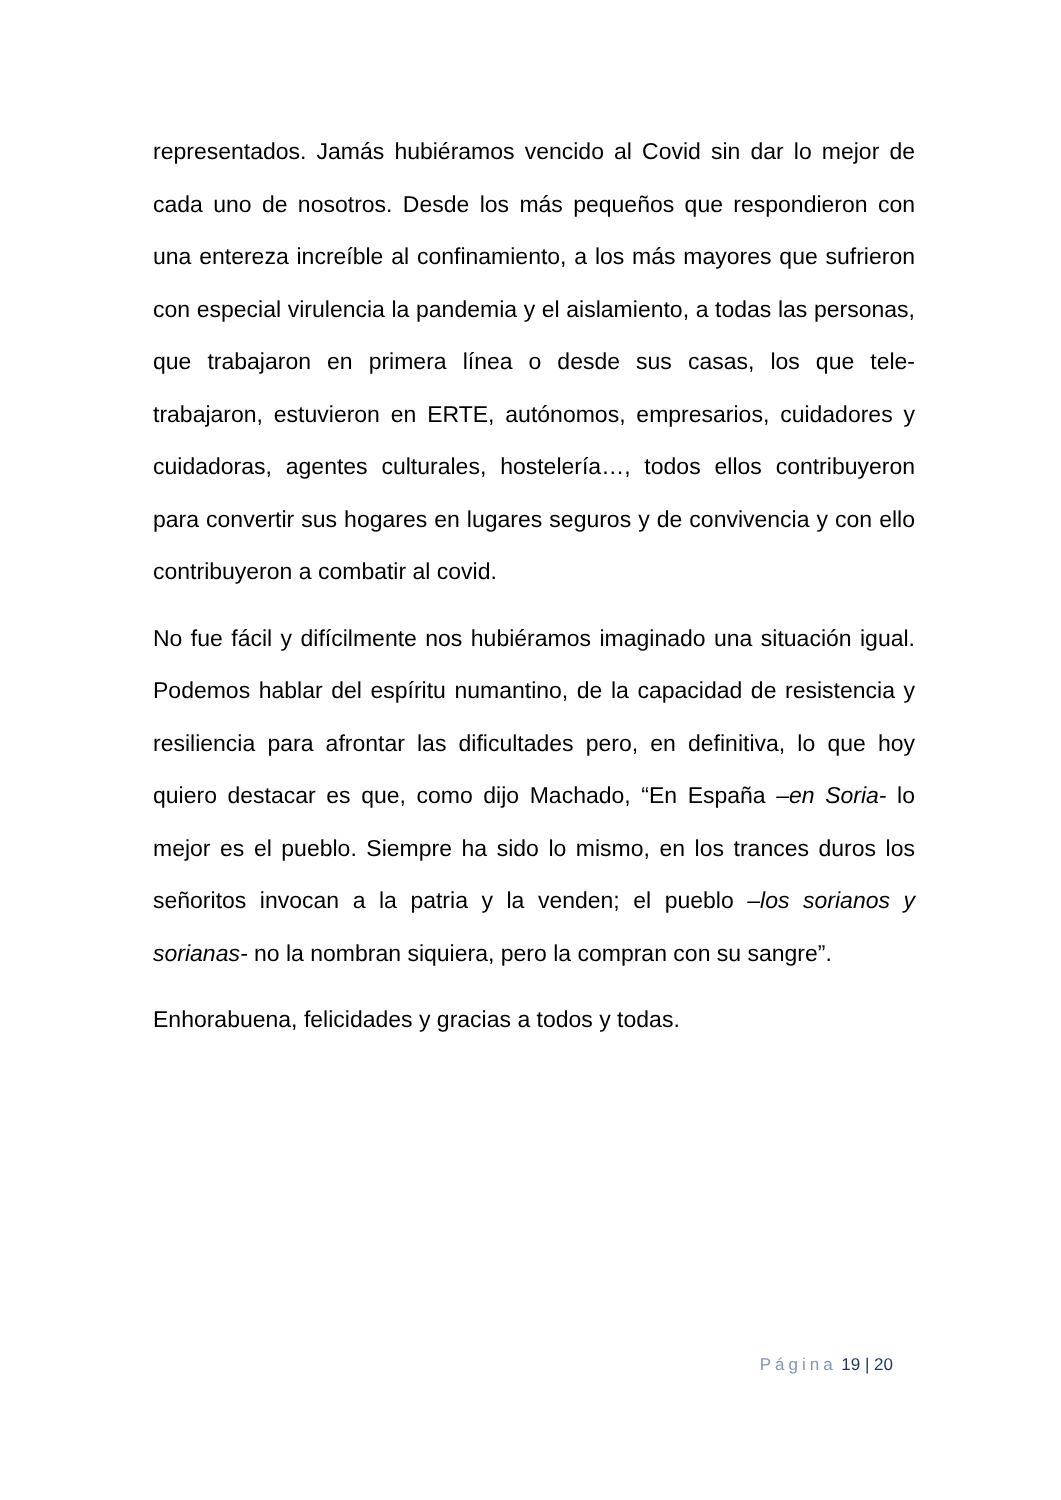representados. Jamás hubiéramos vencido al Covid sin dar lo mejor de cada uno de nosotros. Desde los más pequeños que respondieron con una entereza increíble al confinamiento, a los más mayores que sufrieron con especial virulencia la pandemia y el aislamiento, a todas las personas, que trabajaron en primera línea o desde sus casas, los que tele-trabajaron, estuvieron en ERTE, autónomos, empresarios, cuidadores y cuidadoras, agentes culturales, hostelería…, todos ellos contribuyeron para convertir sus hogares en lugares seguros y de convivencia y con ello contribuyeron a combatir al covid.
No fue fácil y difícilmente nos hubiéramos imaginado una situación igual. Podemos hablar del espíritu numantino, de la capacidad de resistencia y resiliencia para afrontar las dificultades pero, en definitiva, lo que hoy quiero destacar es que, como dijo Machado, “En España –en Soria- lo mejor es el pueblo. Siempre ha sido lo mismo, en los trances duros los señoritos invocan a la patria y la venden; el pueblo –los sorianos y sorianas- no la nombran siquiera, pero la compran con su sangre”.
Enhorabuena, felicidades y gracias a todos y todas.
Página 19 | 20